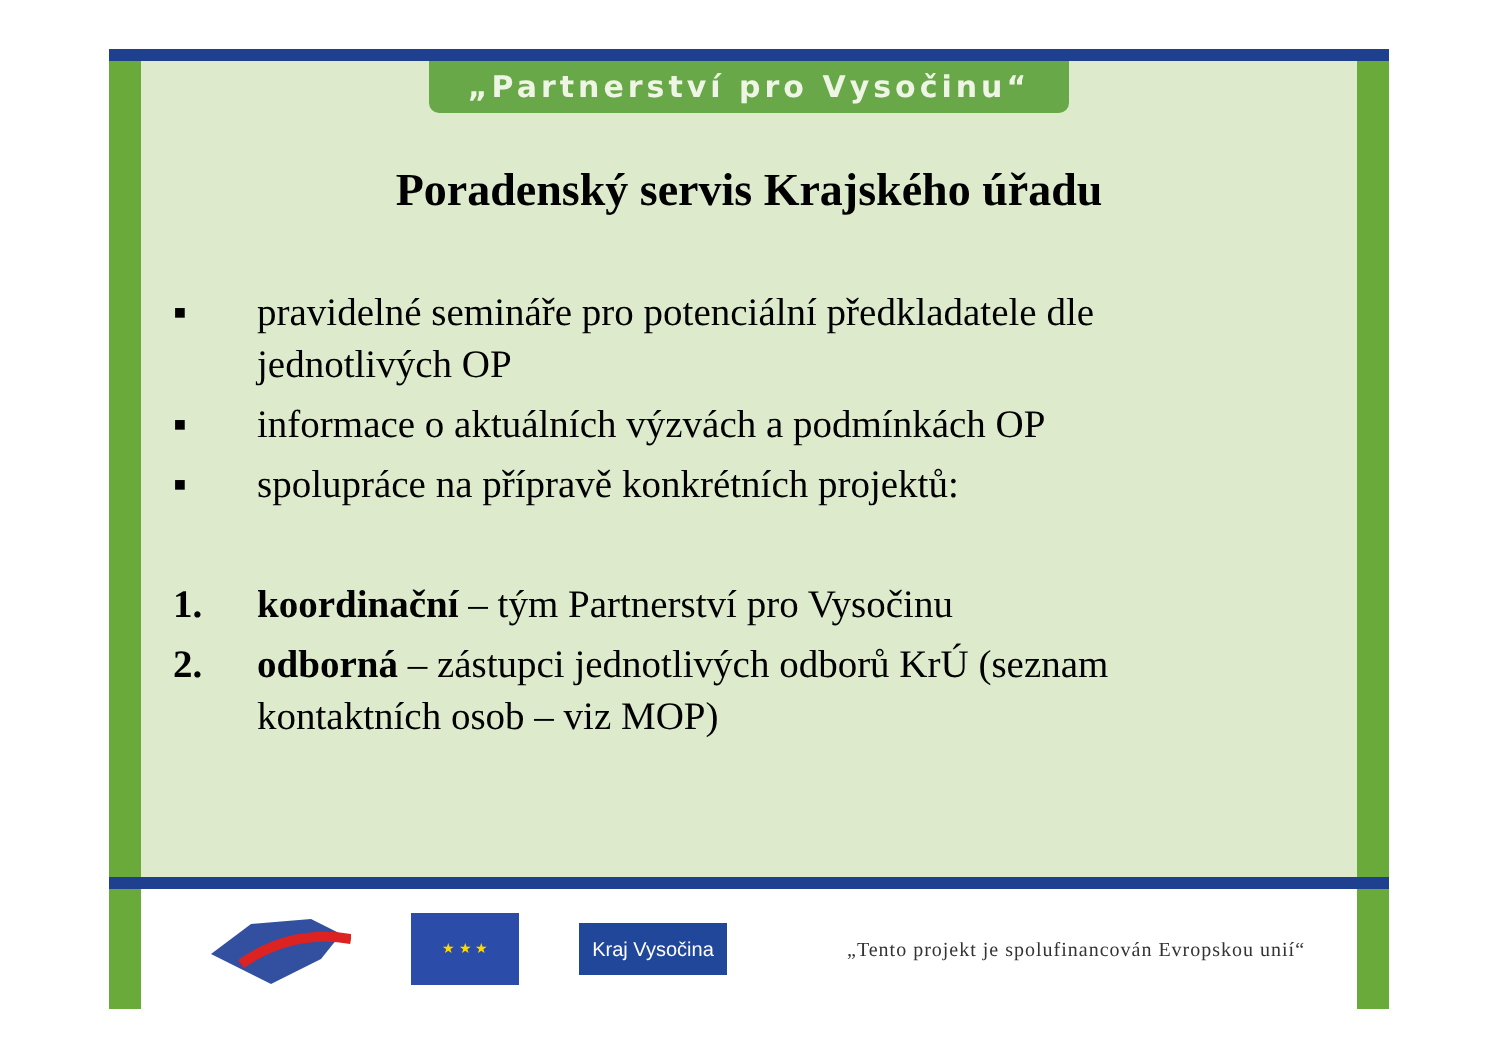„Partnerství pro Vysočinu“
Poradenský servis Krajského úřadu
▪ pravidelné semináře pro potenciální předkladatele dle jednotlivých OP
▪ informace o aktuálních výzvách a podmínkách OP
▪ spolupráce na přípravě konkrétních projektů:
1. koordinační – tým Partnerství pro Vysočinu
2. odborná – zástupci jednotlivých odborů KrÚ (seznam kontaktních osob – viz MOP)
★ ★ ★
Kraj Vysočina
„Tento projekt je spolufinancován Evropskou unií“